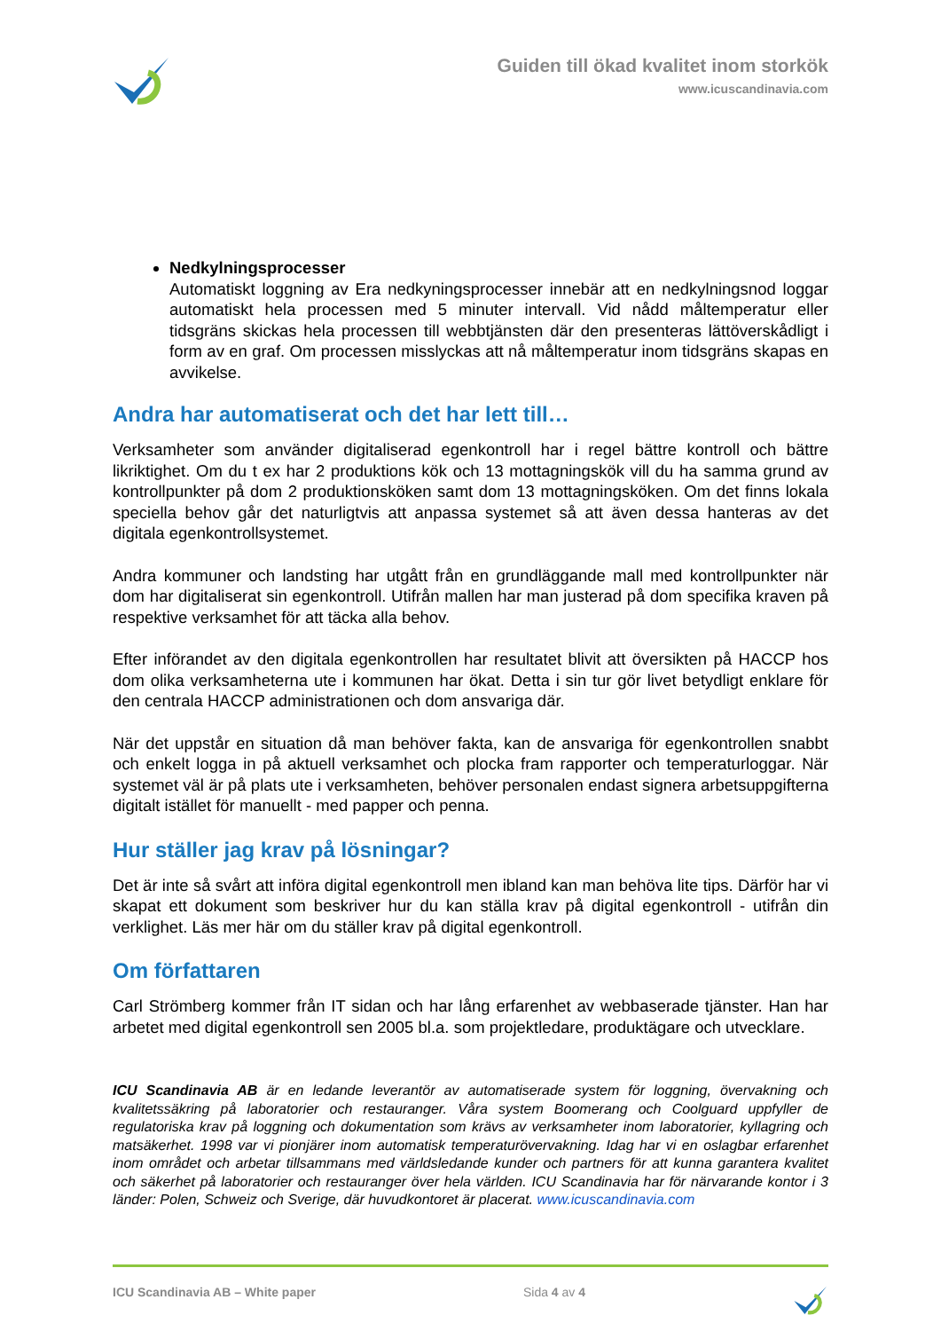Guiden till ökad kvalitet inom storkök
www.icuscandinavia.com
Nedkylningsprocesser
Automatiskt loggning av Era nedkyningsprocesser innebär att en nedkylningsnod loggar automatiskt hela processen med 5 minuter intervall. Vid nådd måltemperatur eller tidsgräns skickas hela processen till webbtjänsten där den presenteras lättöverskådligt i form av en graf. Om processen misslyckas att nå måltemperatur inom tidsgräns skapas en avvikelse.
Andra har automatiserat och det har lett till…
Verksamheter som använder digitaliserad egenkontroll har i regel bättre kontroll och bättre likriktighet. Om du t ex har 2 produktions kök och 13 mottagningskök vill du ha samma grund av kontrollpunkter på dom 2 produktionsköken samt dom 13 mottagningsköken. Om det finns lokala speciella behov går det naturligtvis att anpassa systemet så att även dessa hanteras av det digitala egenkontrollsystemet.
Andra kommuner och landsting har utgått från en grundläggande mall med kontrollpunkter när dom har digitaliserat sin egenkontroll. Utifrån mallen har man justerad på dom specifika kraven på respektive verksamhet för att täcka alla behov.
Efter införandet av den digitala egenkontrollen har resultatet blivit att översikten på HACCP hos dom olika verksamheterna ute i kommunen har ökat. Detta i sin tur gör livet betydligt enklare för den centrala HACCP administrationen och dom ansvariga där.
När det uppstår en situation då man behöver fakta, kan de ansvariga för egenkontrollen snabbt och enkelt logga in på aktuell verksamhet och plocka fram rapporter och temperaturloggar. När systemet väl är på plats ute i verksamheten, behöver personalen endast signera arbetsuppgifterna digitalt istället för manuellt - med papper och penna.
Hur ställer jag krav på lösningar?
Det är inte så svårt att införa digital egenkontroll men ibland kan man behöva lite tips. Därför har vi skapat ett dokument som beskriver hur du kan ställa krav på digital egenkontroll - utifrån din verklighet. Läs mer här om du ställer krav på digital egenkontroll.
Om författaren
Carl Strömberg kommer från IT sidan och har lång erfarenhet av webbaserade tjänster. Han har arbetet med digital egenkontroll sen 2005 bl.a. som projektledare, produktägare och utvecklare.
ICU Scandinavia AB är en ledande leverantör av automatiserade system för loggning, övervakning och kvalitetssäkring på laboratorier och restauranger. Våra system Boomerang och Coolguard uppfyller de regulatoriska krav på loggning och dokumentation som krävs av verksamheter inom laboratorier, kyllagring och matsäkerhet. 1998 var vi pionjärer inom automatisk temperaturövervakning. Idag har vi en oslagbar erfarenhet inom området och arbetar tillsammans med världsledande kunder och partners för att kunna garantera kvalitet och säkerhet på laboratorier och restauranger över hela världen. ICU Scandinavia har för närvarande kontor i 3 länder: Polen, Schweiz och Sverige, där huvudkontoret är placerat. www.icuscandinavia.com
ICU Scandinavia AB – White paper Sida 4 av 4